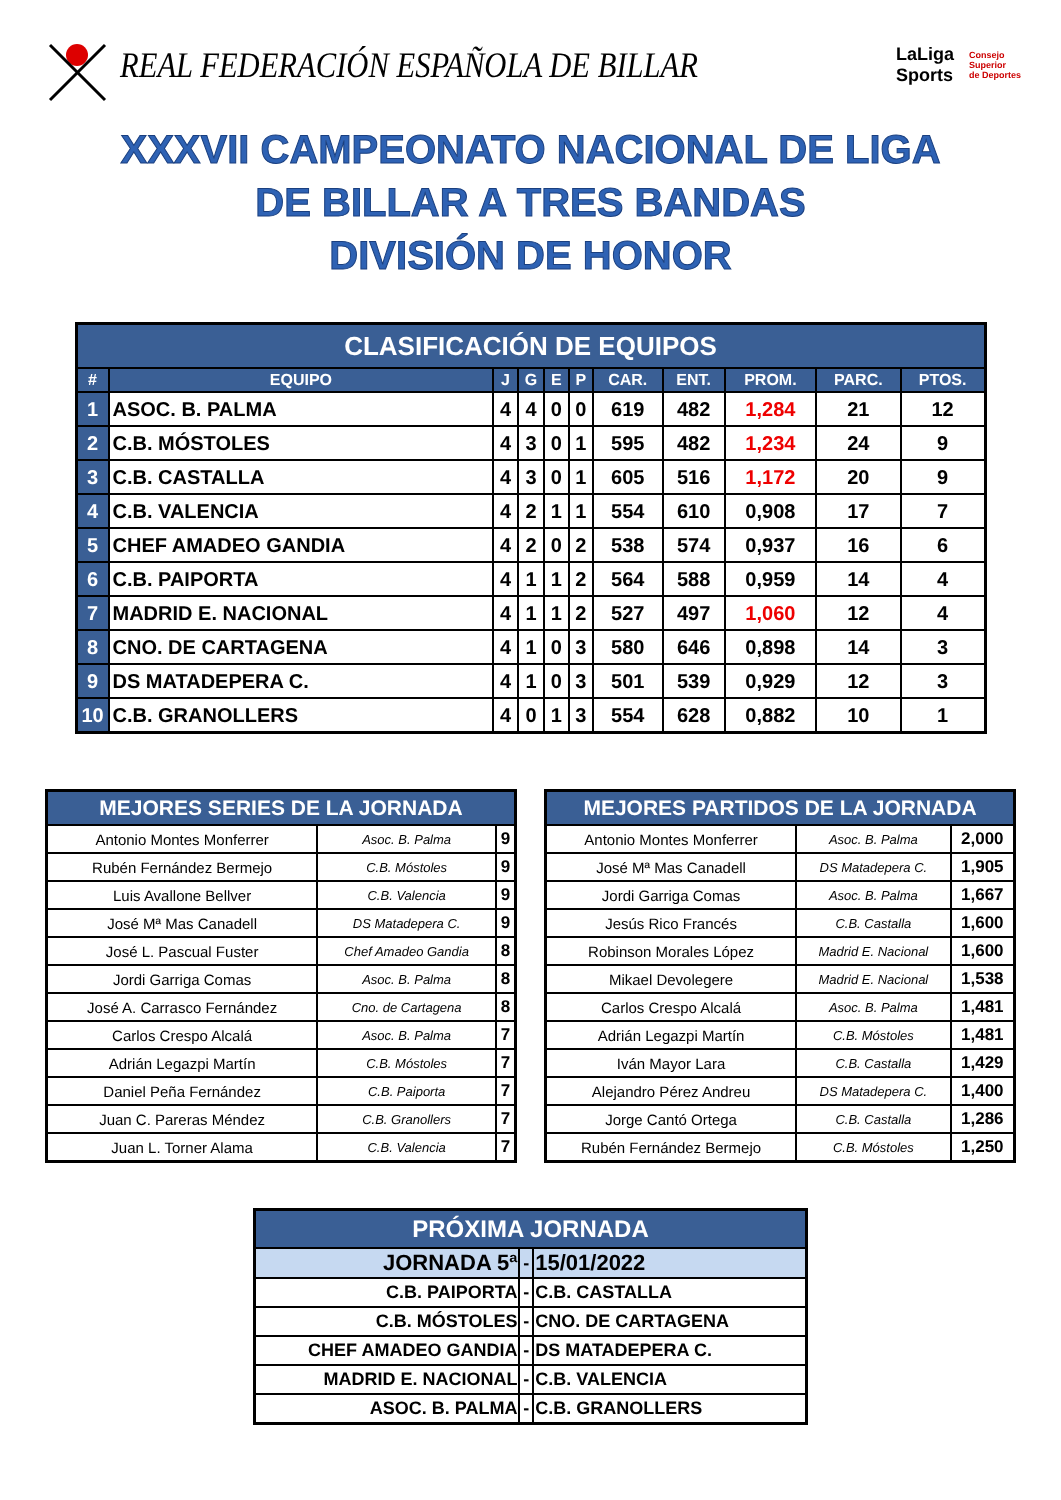REAL FEDERACIÓN ESPAÑOLA DE BILLAR
LaLiga
Sports Consejo
Superior
de Deportes
XXXVII CAMPEONATO NACIONAL DE LIGA
DE BILLAR A TRES BANDAS
DIVISIÓN DE HONOR
| CLASIFICACIÓN DE EQUIPOS | | | | | | | | | | |
| --- | --- | --- | --- | --- | --- | --- | --- | --- | --- | --- |
| # | EQUIPO | J | G | E | P | CAR. | ENT. | PROM. | PARC. | PTOS. |
| 1 | ASOC. B. PALMA | 4 | 4 | 0 | 0 | 619 | 482 | 1,284 | 21 | 12 |
| 2 | C.B. MÓSTOLES | 4 | 3 | 0 | 1 | 595 | 482 | 1,234 | 24 | 9 |
| 3 | C.B. CASTALLA | 4 | 3 | 0 | 1 | 605 | 516 | 1,172 | 20 | 9 |
| 4 | C.B. VALENCIA | 4 | 2 | 1 | 1 | 554 | 610 | 0,908 | 17 | 7 |
| 5 | CHEF AMADEO GANDIA | 4 | 2 | 0 | 2 | 538 | 574 | 0,937 | 16 | 6 |
| 6 | C.B. PAIPORTA | 4 | 1 | 1 | 2 | 564 | 588 | 0,959 | 14 | 4 |
| 7 | MADRID E. NACIONAL | 4 | 1 | 1 | 2 | 527 | 497 | 1,060 | 12 | 4 |
| 8 | CNO. DE CARTAGENA | 4 | 1 | 0 | 3 | 580 | 646 | 0,898 | 14 | 3 |
| 9 | DS MATADEPERA C. | 4 | 1 | 0 | 3 | 501 | 539 | 0,929 | 12 | 3 |
| 10 | C.B. GRANOLLERS | 4 | 0 | 1 | 3 | 554 | 628 | 0,882 | 10 | 1 |
| MEJORES SERIES DE LA JORNADA | | |
| Antonio Montes Monferrer | Asoc. B. Palma | 9 |
| Rubén Fernández Bermejo | C.B. Móstoles | 9 |
| Luis Avallone Bellver | C.B. Valencia | 9 |
| José Mª Mas Canadell | DS Matadepera C. | 9 |
| José L. Pascual Fuster | Chef Amadeo Gandia | 8 |
| Jordi Garriga Comas | Asoc. B. Palma | 8 |
| José A. Carrasco Fernández | Cno. de Cartagena | 8 |
| Carlos Crespo Alcalá | Asoc. B. Palma | 7 |
| Adrián Legazpi Martín | C.B. Móstoles | 7 |
| Daniel Peña Fernández | C.B. Paiporta | 7 |
| Juan C. Pareras Méndez | C.B. Granollers | 7 |
| Juan L. Torner Alama | C.B. Valencia | 7 |
| MEJORES PARTIDOS DE LA JORNADA | | |
| Antonio Montes Monferrer | Asoc. B. Palma | 2,000 |
| José Mª Mas Canadell | DS Matadepera C. | 1,905 |
| Jordi Garriga Comas | Asoc. B. Palma | 1,667 |
| Jesús Rico Francés | C.B. Castalla | 1,600 |
| Robinson Morales López | Madrid E. Nacional | 1,600 |
| Mikael Devolegere | Madrid E. Nacional | 1,538 |
| Carlos Crespo Alcalá | Asoc. B. Palma | 1,481 |
| Adrián Legazpi Martín | C.B. Móstoles | 1,481 |
| Iván Mayor Lara | C.B. Castalla | 1,429 |
| Alejandro Pérez Andreu | DS Matadepera C. | 1,400 |
| Jorge Cantó Ortega | C.B. Castalla | 1,286 |
| Rubén Fernández Bermejo | C.B. Móstoles | 1,250 |
| PRÓXIMA JORNADA | | |
| JORNADA 5ª | - | 15/01/2022 |
| C.B. PAIPORTA | - | C.B. CASTALLA |
| C.B. MÓSTOLES | - | CNO. DE CARTAGENA |
| CHEF AMADEO GANDIA | - | DS MATADEPERA C. |
| MADRID E. NACIONAL | - | C.B. VALENCIA |
| ASOC. B. PALMA | - | C.B. GRANOLLERS |